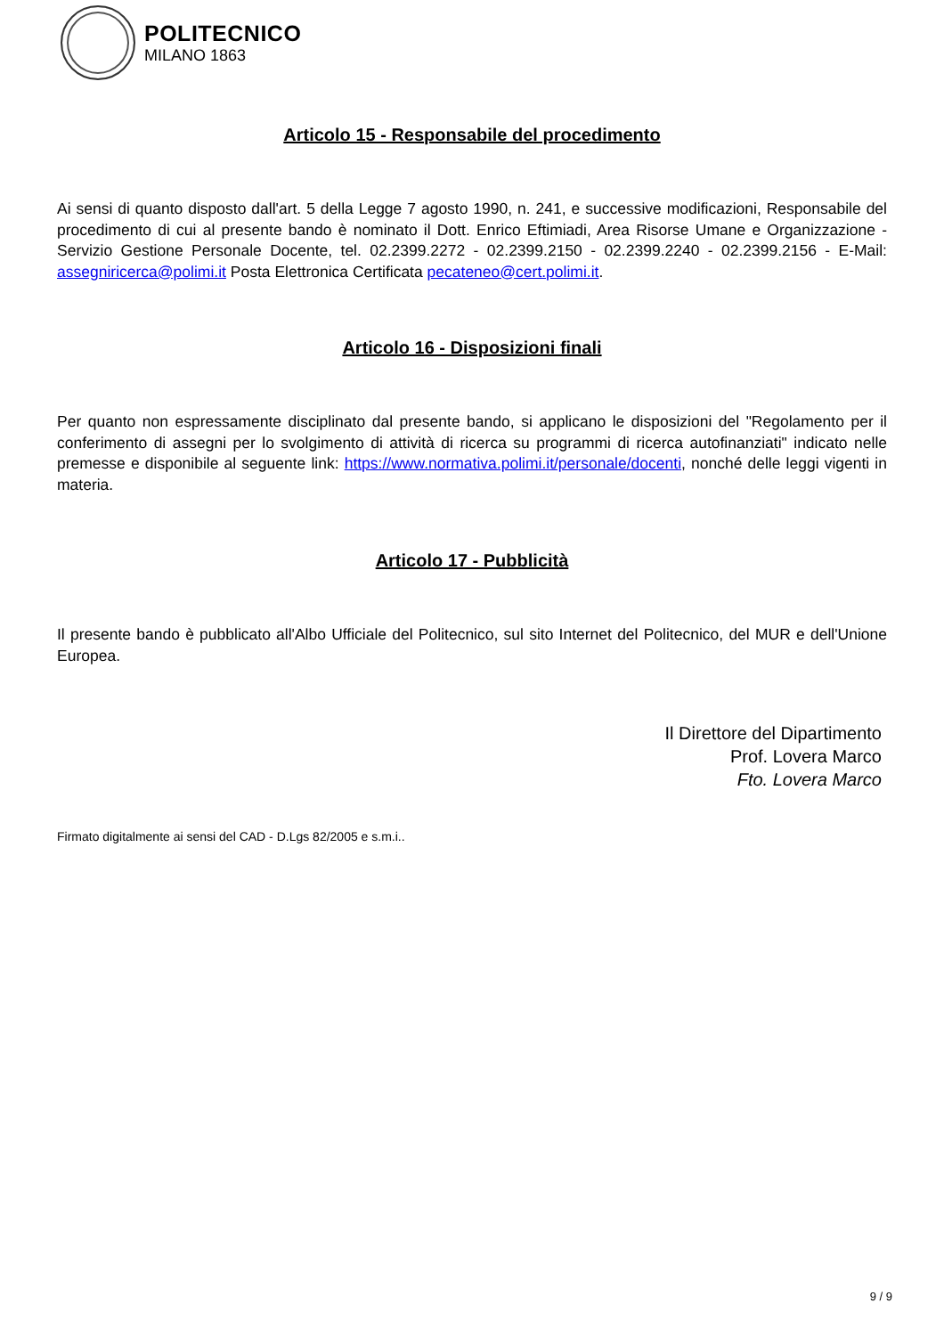POLITECNICO
MILANO 1863
Articolo 15 - Responsabile del procedimento
Ai sensi di quanto disposto dall'art. 5 della Legge 7 agosto 1990, n. 241, e successive modificazioni, Responsabile del procedimento di cui al presente bando è nominato il Dott. Enrico Eftimiadi, Area Risorse Umane e Organizzazione - Servizio Gestione Personale Docente, tel. 02.2399.2272 - 02.2399.2150 - 02.2399.2240 - 02.2399.2156 - E-Mail: assegniricerca@polimi.it Posta Elettronica Certificata pecateneo@cert.polimi.it.
Articolo 16 - Disposizioni finali
Per quanto non espressamente disciplinato dal presente bando, si applicano le disposizioni del "Regolamento per il conferimento di assegni per lo svolgimento di attività di ricerca su programmi di ricerca autofinanziati" indicato nelle premesse e disponibile al seguente link: https://www.normativa.polimi.it/personale/docenti, nonché delle leggi vigenti in materia.
Articolo 17 - Pubblicità
Il presente bando è pubblicato all'Albo Ufficiale del Politecnico, sul sito Internet del Politecnico, del MUR e dell'Unione Europea.
Il Direttore del Dipartimento
Prof. Lovera Marco
Fto. Lovera Marco
Firmato digitalmente ai sensi del CAD - D.Lgs 82/2005 e s.m.i..
9 / 9